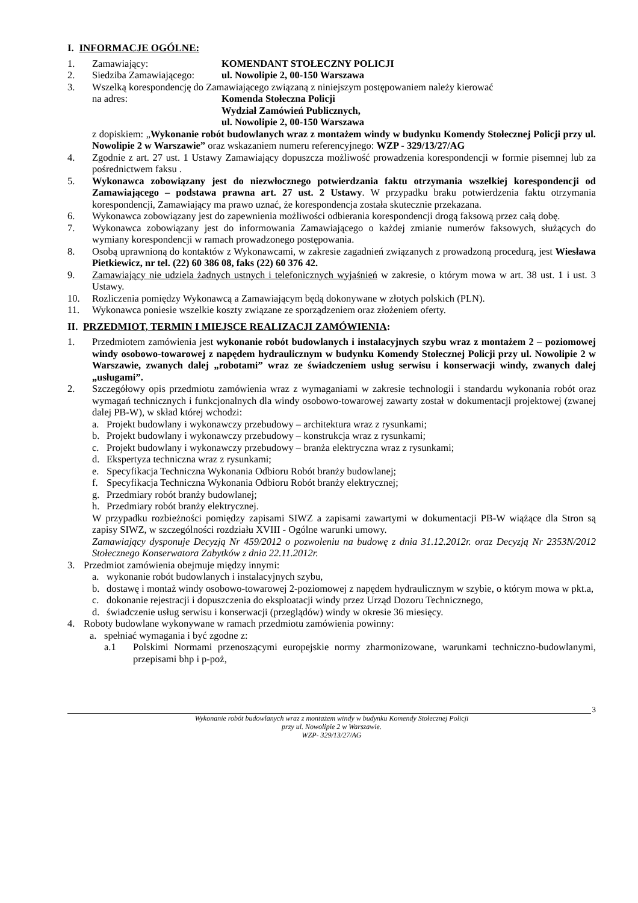I. INFORMACJE OGÓLNE:
1. Zamawiający: KOMENDANT STOŁECZNY POLICJI
2. Siedziba Zamawiającego: ul. Nowolipie 2, 00-150 Warszawa
3. Wszelką korespondencję do Zamawiającego związaną z niniejszym postępowaniem należy kierować
na adres: Komenda Stołeczna Policji
Wydział Zamówień Publicznych,
ul. Nowolipie 2, 00-150 Warszawa
z dopiskiem: „Wykonanie robót budowlanych wraz z montażem windy w budynku Komendy Stołecznej Policji przy ul. Nowolipie 2 w Warszawie” oraz wskazaniem numeru referencyjnego: WZP - 329/13/27/AG
4. Zgodnie z art. 27 ust. 1 Ustawy Zamawiający dopuszcza możliwość prowadzenia korespondencji w formie pisemnej lub za pośrednictwem faksu .
5. Wykonawca zobowiązany jest do niezwłocznego potwierdzania faktu otrzymania wszelkiej korespondencji od Zamawiającego – podstawa prawna art. 27 ust. 2 Ustawy. W przypadku braku potwierdzenia faktu otrzymania korespondencji, Zamawiający ma prawo uznać, że korespondencja została skutecznie przekazana.
6. Wykonawca zobowiązany jest do zapewnienia możliwości odbierania korespondencji drogą faksową przez całą dobę.
7. Wykonawca zobowiązany jest do informowania Zamawiającego o każdej zmianie numerów faksowych, służących do wymiany korespondencji w ramach prowadzonego postępowania.
8. Osobą uprawnioną do kontaktów z Wykonawcami, w zakresie zagadnień związanych z prowadzoną procedurą, jest Wiesława Pietkiewicz, nr tel. (22) 60 386 08, faks (22) 60 376 42.
9. Zamawiający nie udziela żadnych ustnych i telefonicznych wyjaśnień w zakresie, o którym mowa w art. 38 ust. 1 i ust. 3 Ustawy.
10. Rozliczenia pomiędzy Wykonawcą a Zamawiającym będą dokonywane w złotych polskich (PLN).
11. Wykonawca poniesie wszelkie koszty związane ze sporządzeniem oraz złożeniem oferty.
II. PRZEDMIOT, TERMIN I MIEJSCE REALIZACJI ZAMÓWIENIA:
1. Przedmiotem zamówienia jest wykonanie robót budowlanych i instalacyjnych szybu wraz z montażem 2 – poziomowej windy osobowo-towarowej z napędem hydraulicznym w budynku Komendy Stołecznej Policji przy ul. Nowolipie 2 w Warszawie, zwanych dalej „robotami” wraz ze świadczeniem usług serwisu i konserwacji windy, zwanych dalej „usługami”.
2. Szczegółowy opis przedmiotu zamówienia wraz z wymaganiami w zakresie technologii i standardu wykonania robót oraz wymagań technicznych i funkcjonalnych dla windy osobowo-towarowej zawarty został w dokumentacji projektowej (zwanej dalej PB-W), w skład której wchodzi:
a. Projekt budowlany i wykonawczy przebudowy – architektura wraz z rysunkami;
b. Projekt budowlany i wykonawczy przebudowy – konstrukcja wraz z rysunkami;
c. Projekt budowlany i wykonawczy przebudowy – branża elektryczna wraz z rysunkami;
d. Ekspertyza techniczna wraz z rysunkami;
e. Specyfikacja Techniczna Wykonania Odbioru Robót branży budowlanej;
f. Specyfikacja Techniczna Wykonania Odbioru Robót branży elektrycznej;
g. Przedmiary robót branży budowlanej;
h. Przedmiary robót branży elektrycznej.
W przypadku rozbieżności pomiędzy zapisami SIWZ a zapisami zawartymi w dokumentacji PB-W wiążące dla Stron są zapisy SIWZ, w szczególności rozdziału XVIII - Ogólne warunki umowy.
Zamawiający dysponuje Decyzją Nr 459/2012 o pozwoleniu na budowę z dnia 31.12.2012r. oraz Decyzją Nr 2353N/2012 Stołecznego Konserwatora Zabytków z dnia 22.11.2012r.
3. Przedmiot zamówienia obejmuje między innymi:
a. wykonanie robót budowlanych i instalacyjnych szybu,
b. dostawę i montaż windy osobowo-towarowej 2-poziomowej z napędem hydraulicznym w szybie, o którym mowa w pkt.a,
c. dokonanie rejestracji i dopuszczenia do eksploatacji windy przez Urząd Dozoru Technicznego,
d. świadczenie usług serwisu i konserwacji (przeglądów) windy w okresie 36 miesięcy.
4. Roboty budowlane wykonywane w ramach przedmiotu zamówienia powinny:
a. spełniać wymagania i być zgodne z:
a.1 Polskimi Normami przenoszącymi europejskie normy zharmonizowane, warunkami techniczno-budowlanymi, przepisami bhp i p-poż,
3
Wykonanie robót budowlanych wraz z montażem windy w budynku Komendy Stołecznej Policji
przy ul. Nowolipie 2 w Warszawie.
WZP- 329/13/27/AG